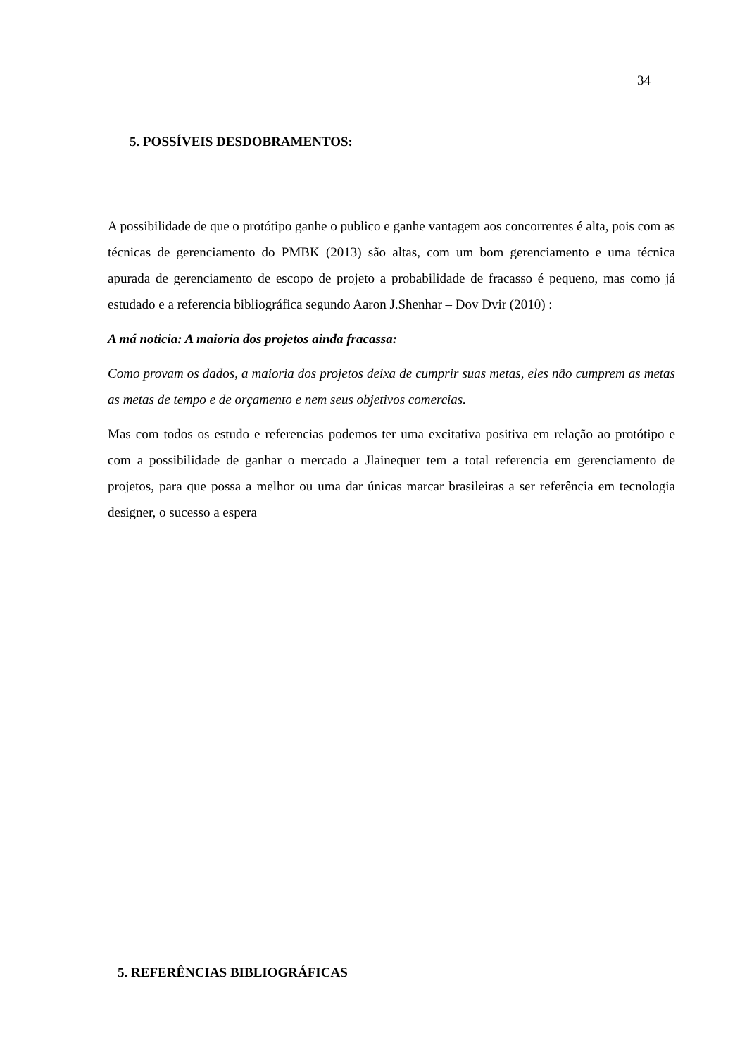34
5. POSSÍVEIS DESDOBRAMENTOS:
A possibilidade de que o protótipo ganhe o publico e ganhe vantagem aos concorrentes é alta, pois com as técnicas de gerenciamento do PMBK (2013) são altas, com um bom gerenciamento e uma técnica apurada de gerenciamento de escopo de projeto a probabilidade de fracasso é pequeno, mas como já estudado e a referencia bibliográfica segundo Aaron J.Shenhar – Dov Dvir (2010) :
A má noticia: A maioria dos projetos ainda fracassa:
Como provam os dados, a maioria dos projetos deixa de cumprir suas metas, eles não cumprem as metas as metas de tempo e de orçamento e nem seus objetivos comercias.
Mas com todos os estudo e referencias podemos ter uma excitativa positiva em relação ao protótipo e com a possibilidade de ganhar o mercado a Jlainequer tem a total referencia em gerenciamento de projetos, para que possa a melhor ou uma dar únicas marcar brasileiras a ser referência em tecnologia designer, o sucesso a espera
5. REFERÊNCIAS BIBLIOGRÁFICAS